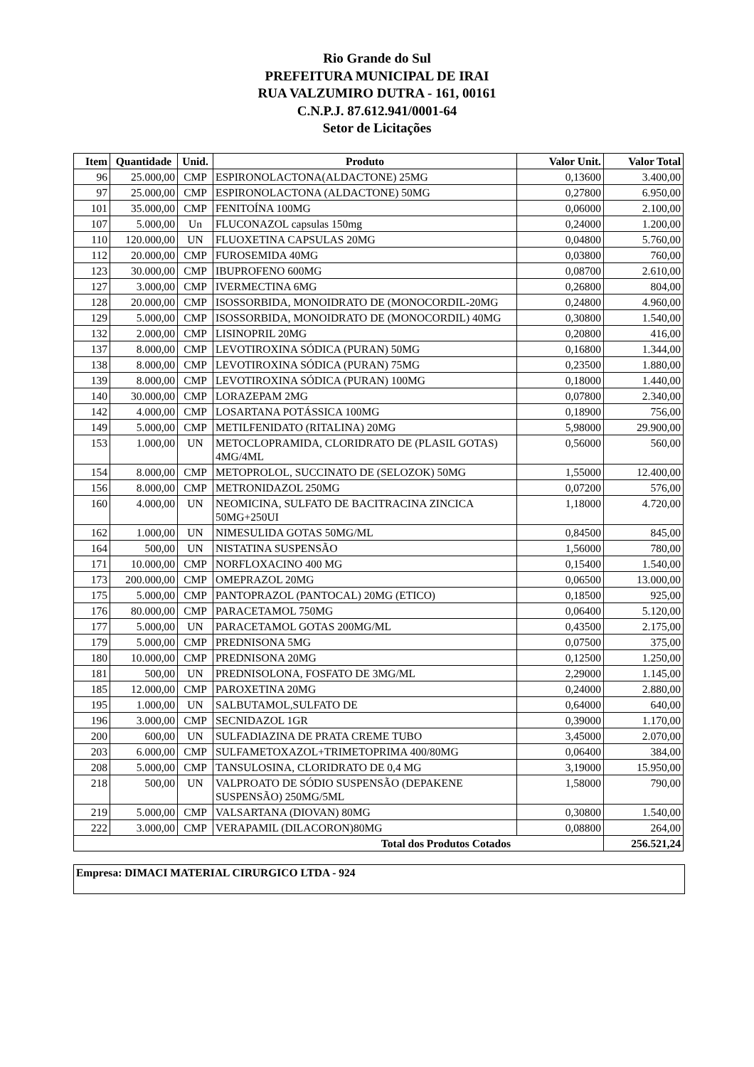Rio Grande do Sul
PREFEITURA MUNICIPAL DE IRAI
RUA VALZUMIRO DUTRA - 161, 00161
C.N.P.J. 87.612.941/0001-64
Setor de Licitações
| Item | Quantidade | Unid. | Produto | Valor Unit. | Valor Total |
| --- | --- | --- | --- | --- | --- |
| 96 | 25.000,00 | CMP | ESPIRONOLACTONA(ALDACTONE) 25MG | 0,13600 | 3.400,00 |
| 97 | 25.000,00 | CMP | ESPIRONOLACTONA (ALDACTONE) 50MG | 0,27800 | 6.950,00 |
| 101 | 35.000,00 | CMP | FENITOÍNA 100MG | 0,06000 | 2.100,00 |
| 107 | 5.000,00 | Un | FLUCONAZOL capsulas 150mg | 0,24000 | 1.200,00 |
| 110 | 120.000,00 | UN | FLUOXETINA CAPSULAS 20MG | 0,04800 | 5.760,00 |
| 112 | 20.000,00 | CMP | FUROSEMIDA 40MG | 0,03800 | 760,00 |
| 123 | 30.000,00 | CMP | IBUPROFENO 600MG | 0,08700 | 2.610,00 |
| 127 | 3.000,00 | CMP | IVERMECTINA 6MG | 0,26800 | 804,00 |
| 128 | 20.000,00 | CMP | ISOSSORBIDA, MONOIDRATO DE (MONOCORDIL-20MG | 0,24800 | 4.960,00 |
| 129 | 5.000,00 | CMP | ISOSSORBIDA, MONOIDRATO DE (MONOCORDIL) 40MG | 0,30800 | 1.540,00 |
| 132 | 2.000,00 | CMP | LISINOPRIL 20MG | 0,20800 | 416,00 |
| 137 | 8.000,00 | CMP | LEVOTIROXINA SÓDICA (PURAN) 50MG | 0,16800 | 1.344,00 |
| 138 | 8.000,00 | CMP | LEVOTIROXINA SÓDICA (PURAN) 75MG | 0,23500 | 1.880,00 |
| 139 | 8.000,00 | CMP | LEVOTIROXINA SÓDICA (PURAN) 100MG | 0,18000 | 1.440,00 |
| 140 | 30.000,00 | CMP | LORAZEPAM 2MG | 0,07800 | 2.340,00 |
| 142 | 4.000,00 | CMP | LOSARTANA POTÁSSICA 100MG | 0,18900 | 756,00 |
| 149 | 5.000,00 | CMP | METILFENIDATO (RITALINA) 20MG | 5,98000 | 29.900,00 |
| 153 | 1.000,00 | UN | METOCLOPRAMIDA, CLORIDRATO DE (PLASIL GOTAS) 4MG/4ML | 0,56000 | 560,00 |
| 154 | 8.000,00 | CMP | METOPROLOL, SUCCINATO DE (SELOZOK) 50MG | 1,55000 | 12.400,00 |
| 156 | 8.000,00 | CMP | METRONIDAZOL 250MG | 0,07200 | 576,00 |
| 160 | 4.000,00 | UN | NEOMICINA, SULFATO DE BACITRACINA ZINCICA 50MG+250UI | 1,18000 | 4.720,00 |
| 162 | 1.000,00 | UN | NIMESULIDA GOTAS 50MG/ML | 0,84500 | 845,00 |
| 164 | 500,00 | UN | NISTATINA SUSPENSÃO | 1,56000 | 780,00 |
| 171 | 10.000,00 | CMP | NORFLOXACINO 400 MG | 0,15400 | 1.540,00 |
| 173 | 200.000,00 | CMP | OMEPRAZOL 20MG | 0,06500 | 13.000,00 |
| 175 | 5.000,00 | CMP | PANTOPRAZOL (PANTOCAL) 20MG (ETICO) | 0,18500 | 925,00 |
| 176 | 80.000,00 | CMP | PARACETAMOL 750MG | 0,06400 | 5.120,00 |
| 177 | 5.000,00 | UN | PARACETAMOL GOTAS 200MG/ML | 0,43500 | 2.175,00 |
| 179 | 5.000,00 | CMP | PREDNISONA 5MG | 0,07500 | 375,00 |
| 180 | 10.000,00 | CMP | PREDNISONA 20MG | 0,12500 | 1.250,00 |
| 181 | 500,00 | UN | PREDNISOLONA, FOSFATO DE 3MG/ML | 2,29000 | 1.145,00 |
| 185 | 12.000,00 | CMP | PAROXETINA 20MG | 0,24000 | 2.880,00 |
| 195 | 1.000,00 | UN | SALBUTAMOL,SULFATO DE | 0,64000 | 640,00 |
| 196 | 3.000,00 | CMP | SECNIDAZOL 1GR | 0,39000 | 1.170,00 |
| 200 | 600,00 | UN | SULFADIAZINA DE PRATA CREME TUBO | 3,45000 | 2.070,00 |
| 203 | 6.000,00 | CMP | SULFAMETOXAZOL+TRIMETOPRIMA 400/80MG | 0,06400 | 384,00 |
| 208 | 5.000,00 | CMP | TANSULOSINA, CLORIDRATO DE 0,4 MG | 3,19000 | 15.950,00 |
| 218 | 500,00 | UN | VALPROATO DE SÓDIO SUSPENSÃO (DEPAKENE SUSPENSÃO) 250MG/5ML | 1,58000 | 790,00 |
| 219 | 5.000,00 | CMP | VALSARTANA (DIOVAN) 80MG | 0,30800 | 1.540,00 |
| 222 | 3.000,00 | CMP | VERAPAMIL (DILACORON)80MG | 0,08800 | 264,00 |
| Total dos Produtos Cotados | | | | | 256.521,24 |
Empresa: DIMACI MATERIAL CIRURGICO LTDA - 924